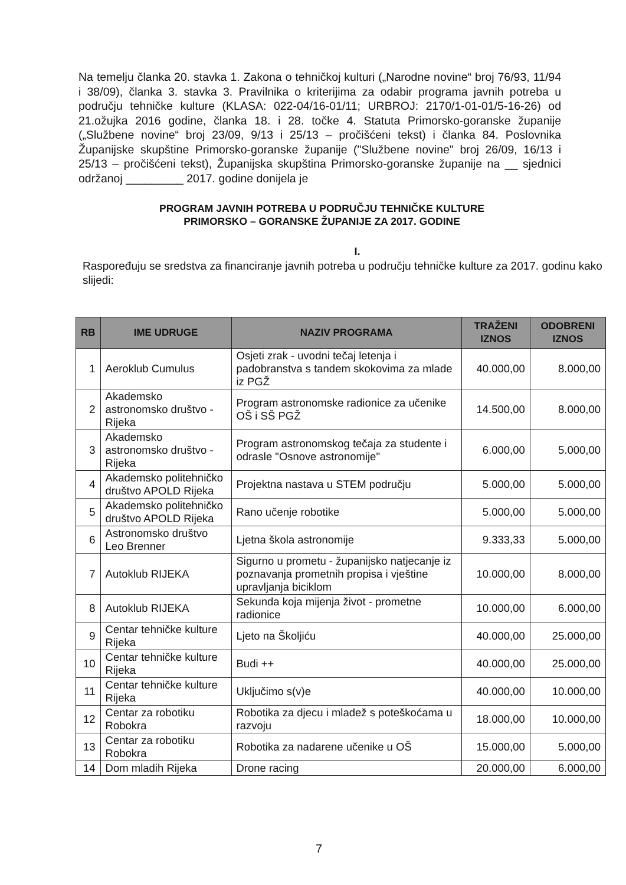Na temelju članka 20. stavka 1. Zakona o tehničkoj kulturi („Narodne novine“ broj 76/93, 11/94 i 38/09), članka 3. stavka 3. Pravilnika o kriterijima za odabir programa javnih potreba u području tehničke kulture (KLASA: 022-04/16-01/11; URBROJ: 2170/1-01-01/5-16-26) od 21.ožujka 2016 godine, članka 18. i 28. točke 4. Statuta Primorsko-goranske županije („Službene novine“ broj 23/09, 9/13 i 25/13 – pročišćeni tekst) i članka 84. Poslovnika Županijske skupštine Primorsko-goranske županije ("Službene novine" broj 26/09, 16/13 i 25/13 – pročišćeni tekst), Županijska skupština Primorsko-goranske županije na __ sjednici održanoj _________ 2017. godine donijela je
PROGRAM JAVNIH POTREBA U PODRUČJU TEHNIČKE KULTURE
PRIMORSKO – GORANSKE ŽUPANIJE ZA 2017. GODINE
I.
Raspoređuju se sredstva za financiranje javnih potreba u području tehničke kulture za 2017. godinu kako slijedi:
| RB | IME UDRUGE | NAZIV PROGRAMA | TRAŽENI IZNOS | ODOBRENI IZNOS |
| --- | --- | --- | --- | --- |
| 1 | Aeroklub Cumulus | Osjeti zrak - uvodni tečaj letenja i padobranstva s tandem skokovima za mlade iz PGŽ | 40.000,00 | 8.000,00 |
| 2 | Akademsko astronomsko društvo - Rijeka | Program astronomske radionice za učenike OŠ i SŠ PGŽ | 14.500,00 | 8.000,00 |
| 3 | Akademsko astronomsko društvo - Rijeka | Program astronomskog tečaja za studente i odrasle "Osnove astronomije" | 6.000,00 | 5.000,00 |
| 4 | Akademsko politehničko društvo APOLD Rijeka | Projektna nastava u STEM području | 5.000,00 | 5.000,00 |
| 5 | Akademsko politehničko društvo APOLD Rijeka | Rano učenje robotike | 5.000,00 | 5.000,00 |
| 6 | Astronomsko društvo Leo Brenner | Ljetna škola astronomije | 9.333,33 | 5.000,00 |
| 7 | Autoklub RIJEKA | Sigurno u prometu - županijsko natjecanje iz poznavanja prometnih propisa i vještine upravljanja biciklom | 10.000,00 | 8.000,00 |
| 8 | Autoklub RIJEKA | Sekunda koja mijenja život - prometne radionice | 10.000,00 | 6.000,00 |
| 9 | Centar tehničke kulture Rijeka | Ljeto na Školjiću | 40.000,00 | 25.000,00 |
| 10 | Centar tehničke kulture Rijeka | Budi ++ | 40.000,00 | 25.000,00 |
| 11 | Centar tehničke kulture Rijeka | Uključimo s(v)e | 40.000,00 | 10.000,00 |
| 12 | Centar za robotiku Robokra | Robotika za djecu i mladež s poteškoćama u razvoju | 18.000,00 | 10.000,00 |
| 13 | Centar za robotiku Robokra | Robotika za nadarene učenike u OŠ | 15.000,00 | 5.000,00 |
| 14 | Dom mladih Rijeka | Drone racing | 20.000,00 | 6.000,00 |
7